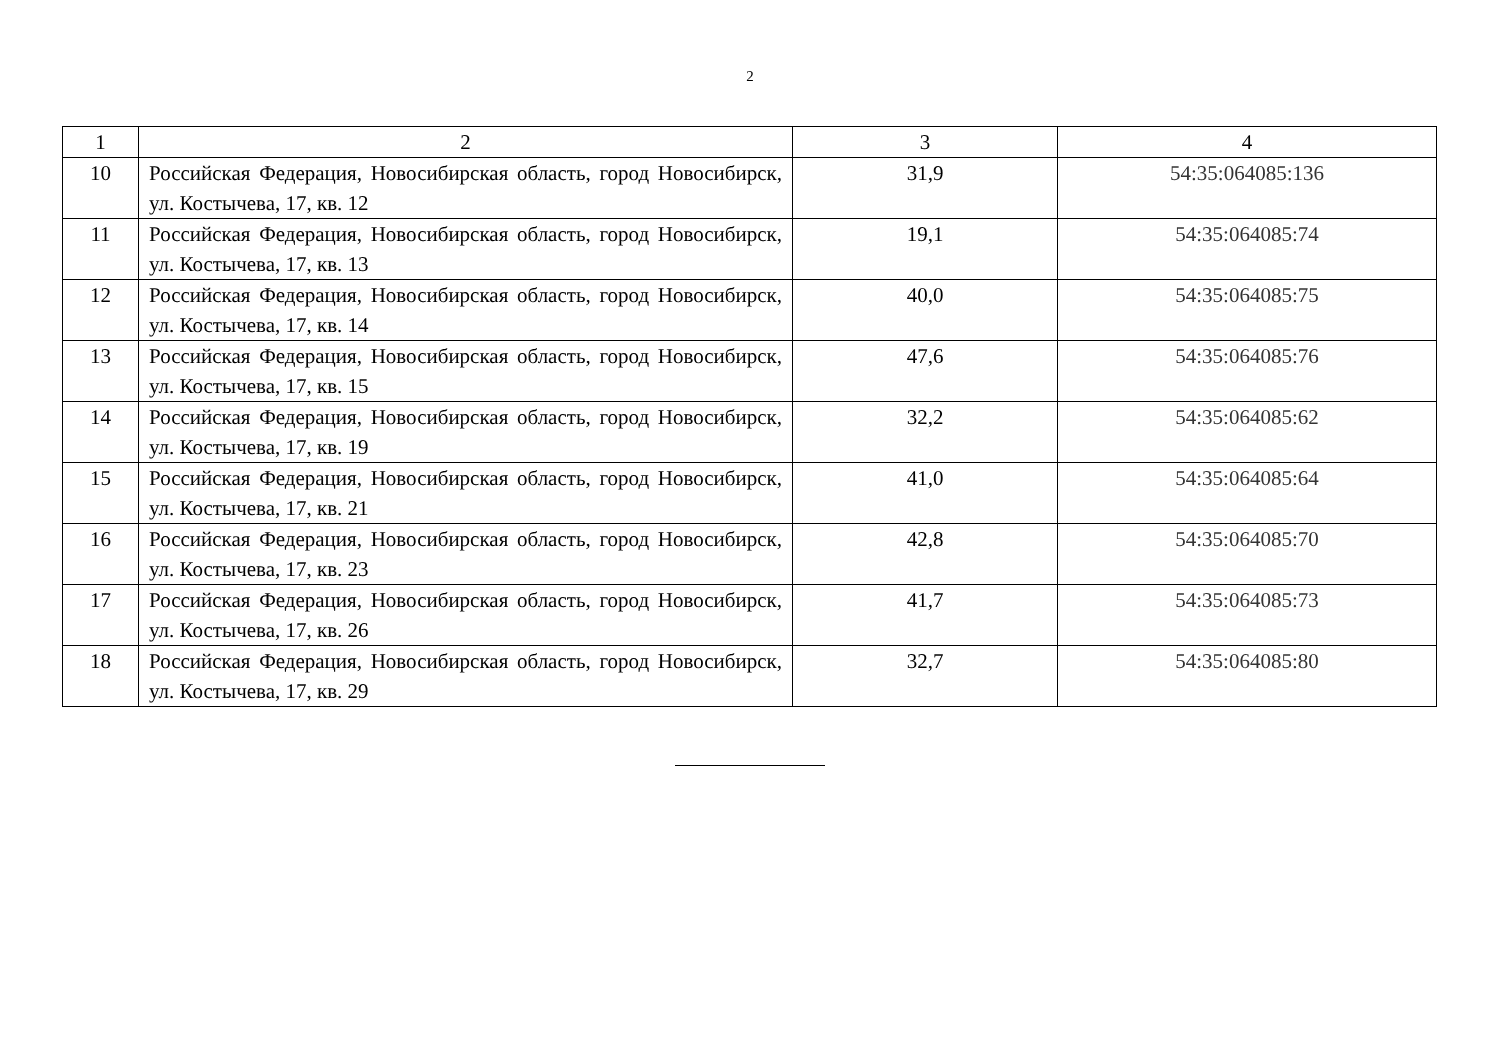2
| 1 | 2 | 3 | 4 |
| --- | --- | --- | --- |
| 10 | Российская Федерация, Новосибирская область, город Новосибирск, ул. Костычева, 17, кв. 12 | 31,9 | 54:35:064085:136 |
| 11 | Российская Федерация, Новосибирская область, город Новосибирск, ул. Костычева, 17, кв. 13 | 19,1 | 54:35:064085:74 |
| 12 | Российская Федерация, Новосибирская область, город Новосибирск, ул. Костычева, 17, кв. 14 | 40,0 | 54:35:064085:75 |
| 13 | Российская Федерация, Новосибирская область, город Новосибирск, ул. Костычева, 17, кв. 15 | 47,6 | 54:35:064085:76 |
| 14 | Российская Федерация, Новосибирская область, город Новосибирск, ул. Костычева, 17, кв. 19 | 32,2 | 54:35:064085:62 |
| 15 | Российская Федерация, Новосибирская область, город Новосибирск, ул. Костычева, 17, кв. 21 | 41,0 | 54:35:064085:64 |
| 16 | Российская Федерация, Новосибирская область, город Новосибирск, ул. Костычева, 17, кв. 23 | 42,8 | 54:35:064085:70 |
| 17 | Российская Федерация, Новосибирская область, город Новосибирск, ул. Костычева, 17, кв. 26 | 41,7 | 54:35:064085:73 |
| 18 | Российская Федерация, Новосибирская область, город Новосибирск, ул. Костычева, 17, кв. 29 | 32,7 | 54:35:064085:80 |